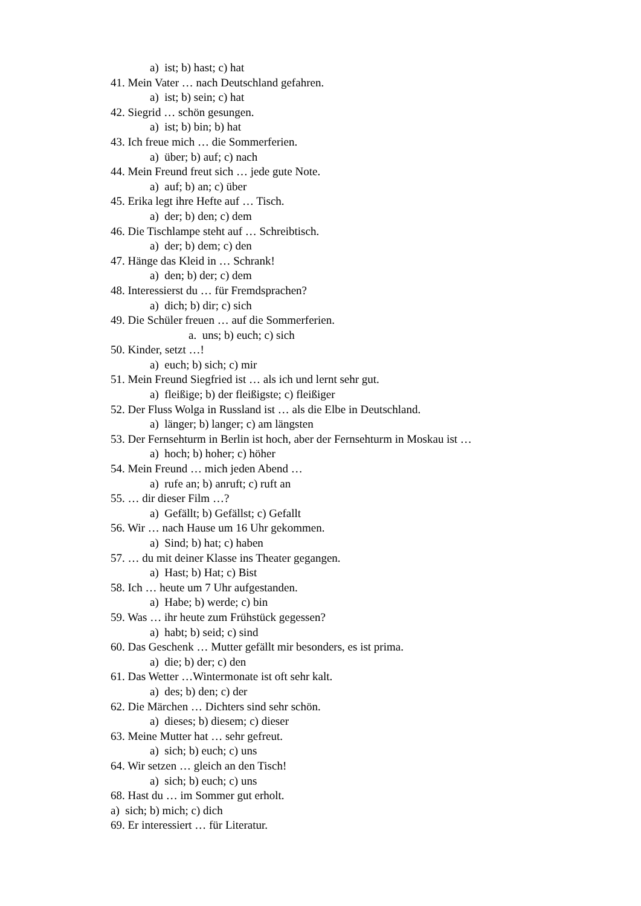a) ist; b) hast; c) hat
41. Mein Vater … nach Deutschland gefahren.
a) ist; b) sein; c) hat
42. Siegrid … schön gesungen.
a) ist; b) bin; b) hat
43. Ich freue mich … die Sommerferien.
a) über; b) auf; c) nach
44. Mein Freund freut sich … jede gute Note.
a) auf; b) an; c) über
45. Erika legt ihre Hefte auf … Tisch.
a) der; b) den; c) dem
46. Die Tischlampe steht auf … Schreibtisch.
a) der; b) dem; c) den
47. Hänge das Kleid in … Schrank!
a) den; b) der; c) dem
48. Interessierst du … für Fremdsprachen?
a) dich; b) dir; c) sich
49. Die Schüler freuen … auf die Sommerferien.
a. uns; b) euch; c) sich
50. Kinder, setzt …!
a) euch; b) sich; c) mir
51. Mein Freund Siegfried ist … als ich und lernt sehr gut.
a) fleißige; b) der fleißigste; c) fleißiger
52. Der Fluss Wolga in Russland ist … als die Elbe in Deutschland.
a) länger; b) langer; c) am längsten
53. Der Fernsehturm in Berlin ist hoch, aber der Fernsehturm in Moskau ist …
a) hoch; b) hoher; c) höher
54. Mein Freund … mich jeden Abend …
a) rufe an; b) anruft; c) ruft an
55. … dir dieser Film …?
a) Gefällt; b) Gefällst; c) Gefallt
56. Wir … nach Hause um 16 Uhr gekommen.
a) Sind; b) hat; c) haben
57. … du mit deiner Klasse ins Theater gegangen.
a) Hast; b) Hat; c) Bist
58. Ich … heute um 7 Uhr aufgestanden.
a) Habe; b) werde; c) bin
59. Was … ihr heute zum Frühstück gegessen?
a) habt; b) seid; c) sind
60. Das Geschenk … Mutter gefällt mir besonders, es ist prima.
a) die; b) der; c) den
61. Das Wetter …Wintermonate ist oft sehr kalt.
a) des; b) den; c) der
62. Die Märchen … Dichters sind sehr schön.
a) dieses; b) diesem; c) dieser
63. Meine Mutter hat … sehr gefreut.
a) sich; b) euch; c) uns
64. Wir setzen … gleich an den Tisch!
a) sich; b) euch; c) uns
68. Hast du … im Sommer gut erholt.
a) sich; b) mich; c) dich
69. Er interessiert … für Literatur.